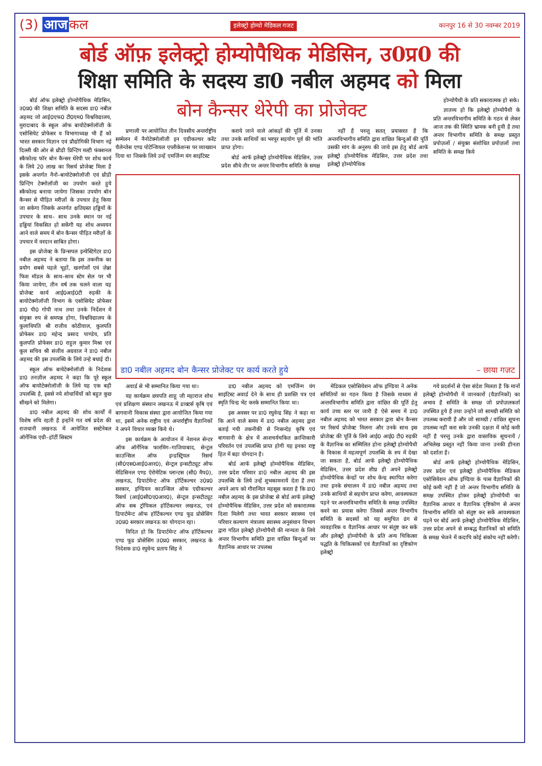(3) आज कल
इलेक्ट्रो होम्यो मेडिकल गजट कानपुर 16 से 30 नवम्बर 2019
बोर्ड ऑफ़ इलेक्ट्रो होम्योपैथिक मेडिसिन, उ0प्र0 की
शिक्षा समिति के सदस्य डा0 नबील अहमद को मिला
बोर्ड ऑफ इलेक्ट्रो होम्योपैथिक मेडिसिन, उ0प्र0 की शिक्षा समिति के सदस्य डा0 नबील अहमद जो आई0एफ0 टी0एम0 विश्वविद्यालय, मुरादाबाद के स्कूल ऑफ बायोटेक्नोलॉजी के एसोसियेट प्रोफेसर व विभागाध्यक्ष भी हैं को भारत सरकार विज्ञान एवं प्रौद्योगिकी विभाग नई दिल्ली की ओर से थ्रीडी प्रिन्टिंग मल्टी फंक्शनल स्कैफोल्ड फॉर बोन कैन्सर थेरेपी पर शोध कार्य के लिये 20 लाख का रिसर्च प्रोजेक्ट मिला है इसके अन्तर्गत नैनो–बायोटेक्नोलॉजी एवं थ्रीडी प्रिन्टिंग टेक्नोलॉजी का उपयोग करते हुये स्कैफोल्ड बनाया जायेगा जिसका उपयोग बोन कैन्सर से पीड़ित मरीज़ों के उपचार हेतु किया जा सकेगा जिसके अन्तर्गत क्षतिग्रस्त हड्डियों के उपचार के साथ– साथ उनके स्थान पर नई हड्डियां विकसित हो सकेंगी यह शोध अध्ययन आने वाले समय में बोन कैन्सर पीड़ित मरीज़ों के उपचार में वरदान साबित होगा।
इस प्रोजेक्ट के प्रिन्सपल इन्वेस्टिगेटर डा0 नबील अहमद ने बताया कि इस तकनीक का प्रयोग सबसे पहले चूहों, खरगोशों एवं ज़ेब्रा फिश मॉडल के साथ–साथ स्टेम सेल पर भी किया जायेगा, तीन वर्ष तक चलने वाला यह प्रोजेक्ट कार्य आई0आई0टी रुड़की के बायोटेक्नोलॉजी विभाग के एसोसियेट प्रोफेसर डा0 पी0 गोपी नाथ तथा उनके निर्देशन में संयुक्त रुप से समपन्न होगा, विश्वविद्यालय के कुलाधिपति श्री राजीव कोठीवाल, कुलपति प्रोफेसर डा0 महेन्द्र प्रसाद पाण्डेय, प्रति कुलपति प्रोफेसर डा0 राहुल कुमार मिश्रा एवं कुल सचिव श्री संजीव अग्रवाल ने डा0 नबील अहमद की इस उपलब्धि के लिये उन्हे बधाई दी।
स्कूल ऑफ बायेटेक्नोलॉजी के निदेशक डा0 तनज़ील अहमद ने कहा कि पूरे स्कूल ऑफ बायोटेक्नोलॉजी के लिये यह एक बड़ी उपलब्धि है, इससे नये शोधार्थियों को बहुत कुछ सीखने को मिलेगा।
डा0 नबील अहमद की शोध कार्यों में विशेष रुचि रहती है इन्होंने गत वर्ष प्रदेश की राजधानी लखनऊ में आयेजित सस्टेनेबल ऑर्गेनिक एग्री–हॉर्टी सिस्टम
बोन कैन्सर थेरेपी का प्रोजेक्ट
प्रणाली पर आयोजित तीन दिवसीय अन्तर्राष्ट्रीय सम्मेलन में नैनोटेक्नोलॉजी इन एग्रीकल्चर करेंट चैलेन्जेस एण्ड पोटेन्शियल एप्लीकेशन्स पर व्याख्यान दिया था जिसके लिये उन्हें एमर्जिन्ग यंग साइंटिस्ट
कराये जाने वाले आंकड़ों की पूर्ति में उनका तथा उनके साथियों का भरपूर सहयोग पूर्व की भांति प्राप्त होगा।
बोर्ड आफॅ इलेक्ट्रो होम्योपैथिक मेडिसिन, उत्तर प्रदेश सीधे तौर पर अन्तर विभागीय समिति के समक्ष
नहीं है परन्तु सतत् प्रयासरत है कि अन्तरविभागीय समिति द्वारा वांछित बिन्दुओं की पूर्ति उसकी मांग के अनुरुप की जाये इस हेतु बोर्ड आफॅ इलेक्ट्रो होम्योपैथिक मेडिसिन, उत्तर प्रदेश तथा इलेक्ट्रो होम्योपैथिक
होम्योपैथी के प्रति सकारात्मक हो सके।
ज्ञातव्य हो कि इलेक्ट्रो होम्योपैथी के प्रति अन्तरविभागीय समिति के गठन से लेकर आज तक की स्थिति भ्रामक बनी हुयी है तथा अन्तर विभागीय समिति के समक्ष प्रस्तुत प्रपोज़लों / संयुक्त संशोधित प्रपोज़लों तथा समिति के समक्ष किये
डा0 नबील अहमद बोन कैन्सर प्रोजेक्ट पर कार्य करते हुये – छाया गज़ट
अवार्ड से भी सम्मानित किया गया था।
यह कार्यक्रम छत्रपति शाहू जी महाराज शोध एवं प्रशिक्षण संस्थान लखनऊ में डाक्टर्स कृषि एवं बागवानी विकास संस्था द्वारा आयोजित किया गया था, इसमें अनेक राष्ट्रीय एवं अन्तर्राष्ट्रीय वैज्ञानिकों ने अपने विचार व्यक्त किये थे।
इस कार्यक्रम के आयोजन में नेशनल सेन्टर ऑफ ऑर्गेनिक फारमिंग–गाजियाबाद, सेन्ट्रल काउन्सिल ऑफ इन्डस्ट्रियल रिसर्च (सी0एस0आई0आर0), सेन्ट्रल इन्सटीट्यूट ऑफ मेडिसिनल एण्ड ऐरोमेटिक प्लान्टस (सी0 मैप0), लखनऊ, डिपार्टमेन्ट ऑफ हॉर्टिकल्चर उ0प्र0 सरकार, इण्डियन काउन्सिल ऑफ एग्रीकल्चर रिसर्च (आई0सी0ए0आर0), सेन्ट्रल इन्सटीट्यूट ऑफ सब ट्रॉपिकल हॉर्टिकल्चर लखनऊ, एवं डिपार्टमेन्ट ऑफ हॉर्टिकल्चर एण्ड फूड प्रोसेसिंग उ0प्र0 सरकार लखनऊ का योगदान रहा।
विदित हो कि डिपार्टमेन्ट ऑफ हॉर्टिकल्चर एण्ड फूड प्रोसेसिंग उ0प्र0 सरकार, लखनऊ के निदेशक डा0 रघुवेन्द प्रताप सिंह ने
डा0 नबील अहमद को एमर्जिन्ग यंग साइंटिस्ट अवार्ड देने के साथ ही प्रशस्ति पत्र एवं स्मृति चिन्ह भेंट करके सम्मानित किया था।
इस अवसर पर डा0 रघुवेन्द्र सिंह ने कहा था कि आने वाले समय में डा0 नबील अहमद द्वारा बताई गयी तकनीकी से निःसन्देह कृषि एवं बागवानी के क्षेत्र में आशचर्यचकित क्रान्तिकारी परिवर्तन एवं उपलब्धि प्राप्त होगी यह इनका राष्ट्र हित में बड़ा योगदान है।
बोर्ड आफॅ इलेक्ट्रो होम्योपैथिक मेडिसिन, उत्तर प्रदेश परिवार डा0 नबील अहमद की इस उपलब्धि के लिये उन्हें शुभकामनायें देता है तथा अपने आप को गौरान्वित महसूस करता है कि डा0 नबील अहमद के इस प्रोजेक्ट से बोर्ड आफॅ इलेक्ट्रो होम्योपैथिक मेडिसिन, उत्तर प्रदेश को सकारात्मक दिशा मिलेगी तथा भारत सरकार स्वास्थ्य एवं परिवार कल्याण मंत्रालय स्वास्थ्य अनुसंधान विभाग द्वारा गठित इलेक्ट्रो होम्योपैथी की मान्यता के लिये अन्तर विभागीय समिति द्वारा वांछित बिन्दुओं पर वैज्ञानिक आधार पर उपलब्ध
मेडिकल एसोसियेशन ऑफ इण्डिया ने अनेक समितियों का गठन किया है जिसके माध्यम से अन्तरविभागीय समिति द्वारा वांछित की पूर्ति हेतु कार्य उच्च स्तर पर जारी है ऐसे समय में डा0 नबील अहमद को भारत सरकार द्वारा बोन कैन्सर पर रिसर्च प्रोजेक्ट मिलना और उनके साथ इस प्रोजेक्ट की पूर्ति के लिये आई0 आई0 टी0 रुड़की के वैज्ञानिक का सम्मिलित होना इलेक्ट्रो होम्योपैथी के विकास में महत्वपूर्ण उपलब्धि के रुप में देखा जा सकता है, बोर्ड आफॅ इलेक्ट्रो होम्योपैथिक मेडिसिन, उत्तर प्रदेश शीघ्र ही अपने इलेक्ट्रो होम्योपैथिक केन्द्रों पर शोध केन्द्र स्थापित करेगा तथा इनके संचालन में डा0 नबील अहमद तथा उनके साथियों से सहयोग प्राप्त करेगा, आवश्यकता पड़ने पर अन्तरविभागीय समिति के समक्ष उपस्थित करने का प्रयास करेगा जिससे अन्तर विभागीय समिति के सदस्यों को यह समुचित ढंग से व्यवहारिक व वैज्ञानिक आधार पर संतुष्ट कर सके और इलेक्ट्रो होम्योपैथी के प्रति अन्य चिकित्सा पद्धति के चिकित्सकों एवं वैज्ञानिकों का दृष्टिकोण इलेक्ट्रो
गये प्रदर्शनों से ऐसा संदेश मिलता है कि मानों इलेक्ट्रो होम्योपैथी में जानकारों (वैज्ञानिकों) का अभाव है समिति के समक्ष जो प्रपोज़लकर्ता उपस्थित हुये हैं तथा उन्होने जो सामग्री समिति को उपलब्ध करायी है और जो सामग्री / वांछित सूचना उपलब्ध नहीं करा सके उनकी दक्षता में कोई कमी नहीं है परन्तु उनके द्वारा वास्तविक सूचनायें / अभिलेख प्रस्तुत नहीं किया जाना उनकी हीनता को दर्शाता है।
बोर्ड आफॅ इलेक्ट्रो होम्योपैथिक मेडिसिन, उत्तर प्रदेश एवं इलेक्ट्रो होम्योपैथिक मेडिकल एसोसियेशन ऑफ इण्डिया के पास वैज्ञानिकों की कोई कमी नहीं है जो अन्तर विभागीय समिति के समक्ष उपस्थित होकर इलेक्ट्रो होम्योपैथी का वैज्ञानिक आधार व वैज्ञानिक दृष्टिकोण से अन्तर विभागीय समिति को संतुष्ट कर सकें आवश्यकता पड़ने पर बोर्ड आफॅ इलेक्ट्रो होम्योपैथिक मेडिसिन, उत्तर प्रदेश अपने से सम्बद्ध वैज्ञानिकों को समिति के समक्ष भेजने में कदापि कोई संकोच नहीं करेगी।